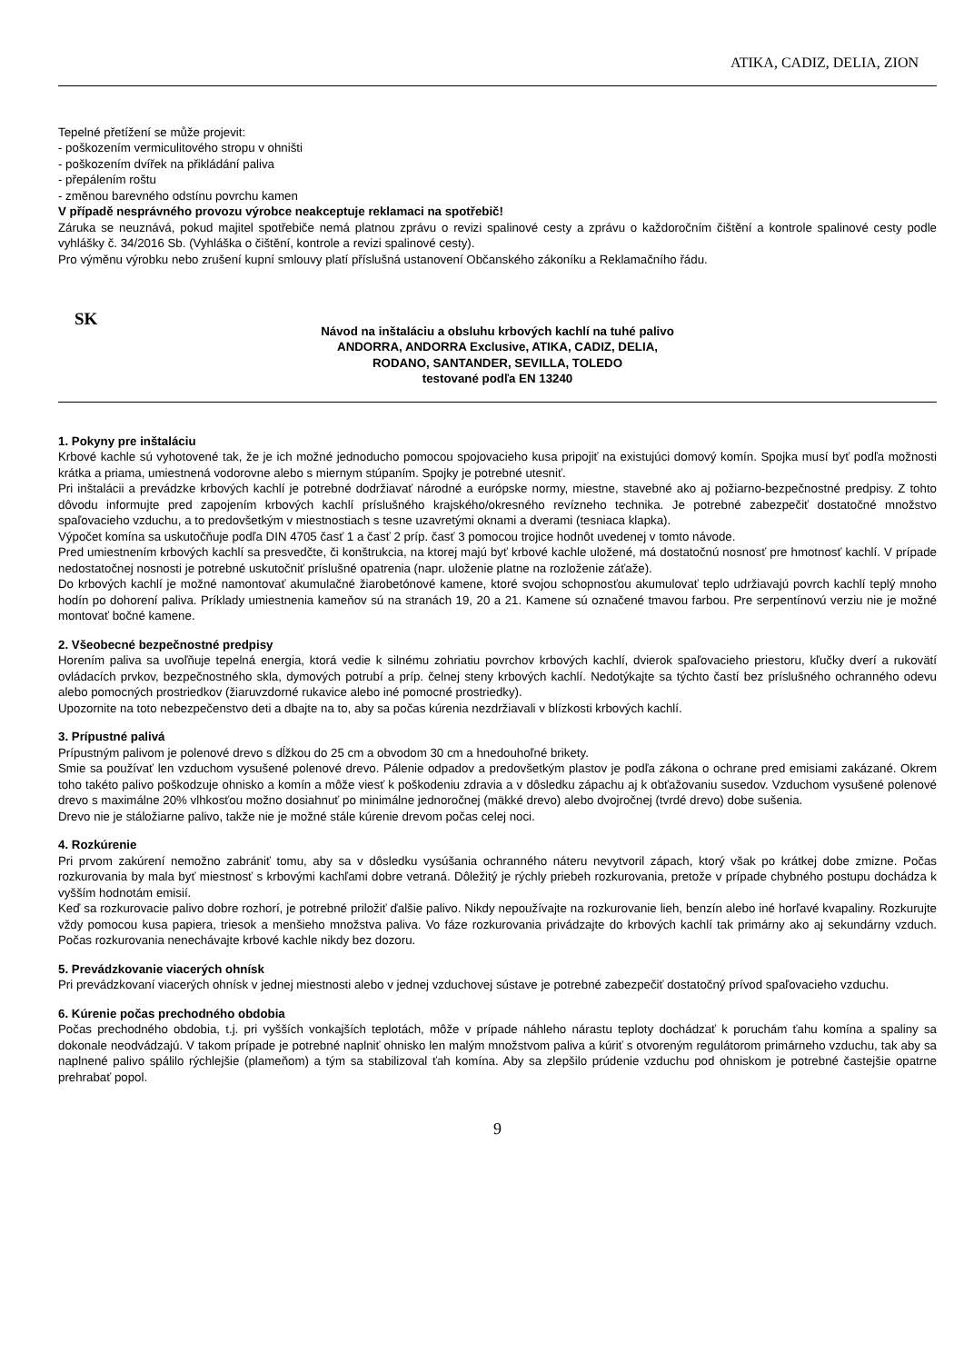ATIKA, CADIZ, DELIA, ZION
Tepelné přetížení se může projevit:
- poškozením vermiculitového stropu v ohništi
- poškozením dvířek na přikládání paliva
- přepálením roštu
- změnou barevného odstínu povrchu kamen
V případě nesprávného provozu výrobce neakceptuje reklamaci na spotřebič!
Záruka se neuznává, pokud majitel spotřebiče nemá platnou zprávu o revizi spalinové cesty a zprávu o každoročním čištění a kontrole spalinové cesty podle vyhlášky č. 34/2016 Sb. (Vyhláška o čištění, kontrole a revizi spalinové cesty).
Pro výměnu výrobku nebo zrušení kupní smlouvy platí příslušná ustanovení Občanského zákoníku a Reklamačního řádu.
SK
Návod na inštaláciu a obsluhu krbových kachlí na tuhé palivo
ANDORRA, ANDORRA Exclusive, ATIKA, CADIZ, DELIA,
RODANO, SANTANDER, SEVILLA, TOLEDO
testované podľa EN 13240
1. Pokyny pre inštaláciu
Krbové kachle sú vyhotovené tak, že je ich možné jednoducho pomocou spojovacieho kusa pripojiť na existujúci domový komín. Spojka musí byť podľa možnosti krátka a priama, umiestnená vodorovne alebo s miernym stúpaním. Spojky je potrebné utesniť.
Pri inštalácii a prevádzke krbových kachlí je potrebné dodržiavať národné a európske normy, miestne, stavebné ako aj požiarno-bezpečnostné predpisy. Z tohto dôvodu informujte pred zapojením krbových kachlí príslušného krajského/okresného revízneho technika. Je potrebné zabezpečiť dostatočné množstvo spaľovacieho vzduchu, a to predovšetkým v miestnostiach s tesne uzavretými oknami a dverami (tesniaca klapka).
Výpočet komína sa uskutočňuje podľa DIN 4705 časť 1 a časť 2 príp. časť 3 pomocou trojice hodnôt uvedenej v tomto návode.
Pred umiestnením krbových kachlí sa presvedčte, či konštrukcia, na ktorej majú byť krbové kachle uložené, má dostatočnú nosnosť pre hmotnosť kachlí. V prípade nedostatočnej nosnosti je potrebné uskutočniť príslušné opatrenia (napr. uloženie platne na rozloženie záťaže).
Do krbových kachlí je možné namontovať akumulačné žiarobetónové kamene, ktoré svojou schopnosťou akumulovať teplo udržiavajú povrch kachlí teplý mnoho hodín po dohorení paliva. Príklady umiestnenia kameňov sú na stranách 19, 20 a 21. Kamene sú označené tmavou farbou. Pre serpentínovú verziu nie je možné montovať bočné kamene.
2. Všeobecné bezpečnostné predpisy
Horením paliva sa uvoľňuje tepelná energia, ktorá vedie k silnému zohriatiu povrchov krbových kachlí, dvierok spaľovacieho priestoru, kľučky dverí a rukovätí ovládacích prvkov, bezpečnostného skla, dymových potrubí a príp. čelnej steny krbových kachlí. Nedotýkajte sa týchto častí bez príslušného ochranného odevu alebo pomocných prostriedkov (žiaruvzdorné rukavice alebo iné pomocné prostriedky).
Upozornite na toto nebezpečenstvo deti a dbajte na to, aby sa počas kúrenia nezdržiavali v blízkosti krbových kachlí.
3. Prípustné palivá
Prípustným palivom je polenové drevo s dĺžkou do 25 cm a obvodom 30 cm a hnedouhoľné brikety.
Smie sa používať len vzduchom vysušené polenové drevo. Pálenie odpadov a predovšetkým plastov je podľa zákona o ochrane pred emisiami zakázané. Okrem toho takéto palivo poškodzuje ohnisko a komín a môže viesť k poškodeniu zdravia a v dôsledku zápachu aj k obťažovaniu susedov. Vzduchom vysušené polenové drevo s maximálne 20% vlhkosťou možno dosiahnuť po minimálne jednoročnej (mäkké drevo) alebo dvojročnej (tvrdé drevo) dobe sušenia.
Drevo nie je stáložiarne palivo, takže nie je možné stále kúrenie drevom počas celej noci.
4. Rozkúrenie
Pri prvom zakúrení nemožno zabrániť tomu, aby sa v dôsledku vysúšania ochranného náteru nevytvoril zápach, ktorý však po krátkej dobe zmizne. Počas rozkurovania by mala byť miestnosť s krbovými kachľami dobre vetraná. Dôležitý je rýchly priebeh rozkurovania, pretože v prípade chybného postupu dochádza k vyšším hodnotám emisií.
Keď sa rozkurovacie palivo dobre rozhorí, je potrebné priložiť ďalšie palivo. Nikdy nepoužívajte na rozkurovanie lieh, benzín alebo iné horľavé kvapaliny. Rozkurujte vždy pomocou kusa papiera, triesok a menšieho množstva paliva. Vo fáze rozkurovania privádzajte do krbových kachlí tak primárny ako aj sekundárny vzduch. Počas rozkurovania nenechávajte krbové kachle nikdy bez dozoru.
5. Prevádzkovanie viacerých ohnísk
Pri prevádzkovaní viacerých ohnísk v jednej miestnosti alebo v jednej vzduchovej sústave je potrebné zabezpečiť dostatočný prívod spaľovacieho vzduchu.
6. Kúrenie počas prechodného obdobia
Počas prechodného obdobia, t.j. pri vyšších vonkajších teplotách, môže v prípade náhleho nárastu teploty dochádzať k poruchám ťahu komína a spaliny sa dokonale neodvádzajú. V takom prípade je potrebné naplniť ohnisko len malým množstvom paliva a kúriť s otvoreným regulátorom primárneho vzduchu, tak aby sa naplnené palivo spálilo rýchlejšie (plameňom) a tým sa stabilizoval ťah komína. Aby sa zlepšilo prúdenie vzduchu pod ohniskom je potrebné častejšie opatrne prehrabať popol.
9